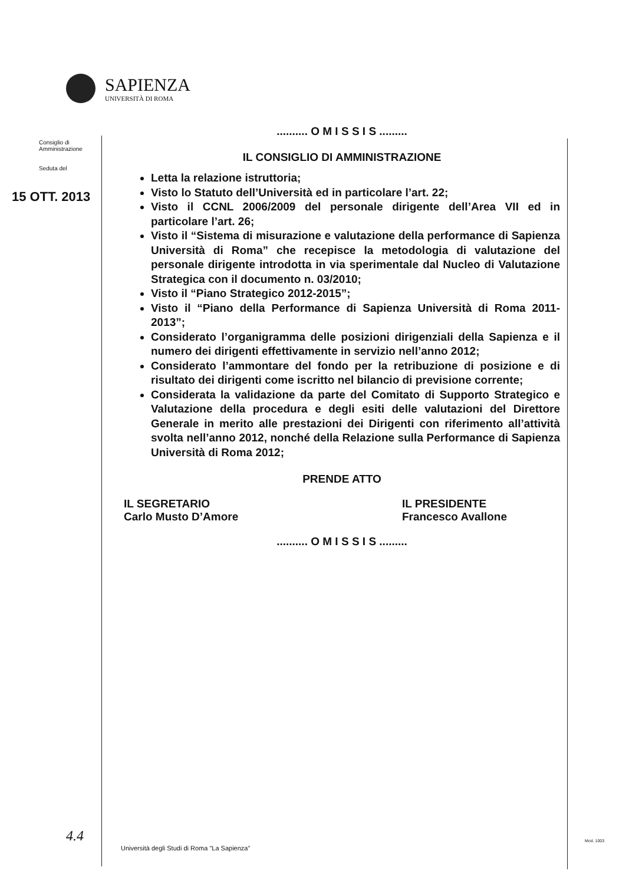SAPIENZA
UNIVERSITÀ DI ROMA
Consiglio di
Amministrazione
Seduta del
15 OTT. 2013
.......... O M I S S I S .........
IL CONSIGLIO DI AMMINISTRAZIONE
Letta la relazione istruttoria;
Visto lo Statuto dell’Università ed in particolare l’art. 22;
Visto il CCNL 2006/2009 del personale dirigente dell’Area VII ed in particolare l’art. 26;
Visto il “Sistema di misurazione e valutazione della performance di Sapienza Università di Roma” che recepisce la metodologia di valutazione del personale dirigente introdotta in via sperimentale dal Nucleo di Valutazione Strategica con il documento n. 03/2010;
Visto il “Piano Strategico 2012-2015”;
Visto il “Piano della Performance di Sapienza Università di Roma 2011-2013”;
Considerato l’organigramma delle posizioni dirigenziali della Sapienza e il numero dei dirigenti effettivamente in servizio nell’anno 2012;
Considerato l’ammontare del fondo per la retribuzione di posizione e di risultato dei dirigenti come iscritto nel bilancio di previsione corrente;
Considerata la validazione da parte del Comitato di Supporto Strategico e Valutazione della procedura e degli esiti delle valutazioni del Direttore Generale in merito alle prestazioni dei Dirigenti con riferimento all’attività svolta nell’anno 2012, nonché della Relazione sulla Performance di Sapienza Università di Roma 2012;
PRENDE ATTO
IL SEGRETARIO
Carlo Musto D’Amore
IL PRESIDENTE
Francesco Avallone
.......... O M I S S I S .........
4.4
Università degli Studi di Roma "La Sapienza"
Mod. 1003